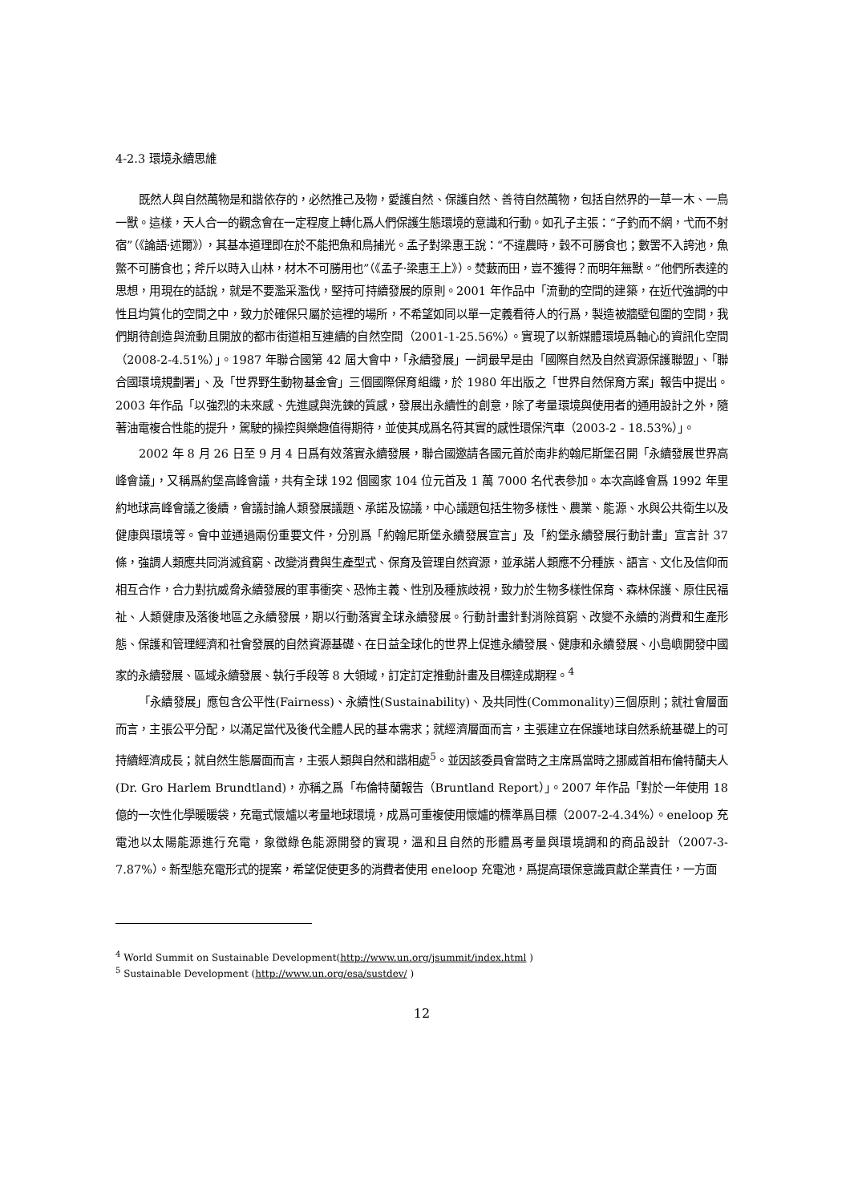4-2.3 環境永續思維
既然人與自然萬物是和諧依存的，必然推己及物，愛護自然、保護自然、善待自然萬物，包括自然界的一草一木、一鳥一獸。這樣，天人合一的觀念會在一定程度上轉化爲人們保護生態環境的意識和行動。如孔子主張：“子釣而不網，弋而不射宿”（《論語·述爾》），其基本道理即在於不能把魚和鳥捕光。孟子對梁惠王說：“不違農時，穀不可勝食也；數罟不入誇池，魚鱉不可勝食也；斧斤以時入山林，材木不可勝用也”（《孟子·梁惠王上》）。焚藪而田，豈不獲得？而明年無獸。”他們所表達的思想，用現在的話說，就是不要濫采濫伐，堅持可持續發展的原則。2001 年作品中「流動的空間的建築，在近代強調的中性且均質化的空間之中，致力於確保只屬於這裡的場所，不希望如同以單一定義看待人的行爲，製造被牆壁包圍的空間，我們期待創造與流動且開放的都市街道相互連續的自然空間（2001-1-25.56%）。實現了以新媒體環境爲軸心的資訊化空間（2008-2-4.51%）」。1987 年聯合國第 42 屆大會中，「永續發展」一詞最早是由「國際自然及自然資源保護聯盟」、「聯合國環境規劃署」、及「世界野生動物基金會」三個國際保育組織，於 1980 年出版之「世界自然保育方案」報告中提出。2003 年作品「以強烈的未來感、先進感與洗鍊的質感，發展出永續性的創意，除了考量環境與使用者的通用設計之外，隨著油電複合性能的提升，駕駛的操控與樂趣值得期待，並使其成爲名符其實的感性環保汽車（2003-2 - 18.53%）」。
2002 年 8 月 26 日至 9 月 4 日爲有效落實永續發展，聯合國邀請各國元首於南非約翰尼斯堡召開「永續發展世界高峰會議」，又稱爲約堡高峰會議，共有全球 192 個國家 104 位元首及 1 萬 7000 名代表參加。本次高峰會爲 1992 年里約地球高峰會議之後續，會議討論人類發展議題、承諾及協議，中心議題包括生物多樣性、農業、能源、水與公共衛生以及健康與環境等。會中並通過兩份重要文件，分別爲「約翰尼斯堡永續發展宣言」及「約堡永續發展行動計畫」宣言計 37 條，強調人類應共同消滅貧窮、改變消費與生產型式、保育及管理自然資源，並承諾人類應不分種族、語言、文化及信仰而相互合作，合力對抗威脅永續發展的軍事衝突、恐怖主義、性別及種族歧視，致力於生物多樣性保育、森林保護、原住民福祉、人類健康及落後地區之永續發展，期以行動落實全球永續發展。行動計畫針對消除貧窮、改變不永續的消費和生產形態、保護和管理經濟和社會發展的自然資源基礎、在日益全球化的世界上促進永續發展、健康和永續發展、小島嶼開發中國家的永續發展、區域永續發展、執行手段等 8 大領域，訂定訂定推動計畫及目標達成期程。<sup>4</sup>
「永續發展」應包含公平性(Fairness)、永續性(Sustainability)、及共同性(Commonality)三個原則；就社會層面而言，主張公平分配，以滿足當代及後代全體人民的基本需求；就經濟層面而言，主張建立在保護地球自然系統基礎上的可持續經濟成長；就自然生態層面而言，主張人類與自然和諧相處<sup>5</sup>。並因該委員會當時之主席爲當時之挪威首相布倫特蘭夫人(Dr. Gro Harlem Brundtland)，亦稱之爲「布倫特蘭報告（Bruntland Report）」。2007 年作品「對於一年使用 18 億的一次性化學暖暖袋，充電式懷爐以考量地球環境，成爲可重複使用懷爐的標準爲目標（2007-2-4.34%）。eneloop 充電池以太陽能源進行充電，象徵綠色能源開發的實現，溫和且自然的形體爲考量與環境調和的商品設計（2007-3- 7.87%）。新型態充電形式的提案，希望促使更多的消費者使用 eneloop 充電池，爲提高環保意識貢獻企業責任，一方面
<sup>4</sup> World Summit on Sustainable Development(http://www.un.org/jsummit/index.html )
<sup>5</sup> Sustainable Development (http://www.un.org/esa/sustdev/ )
12